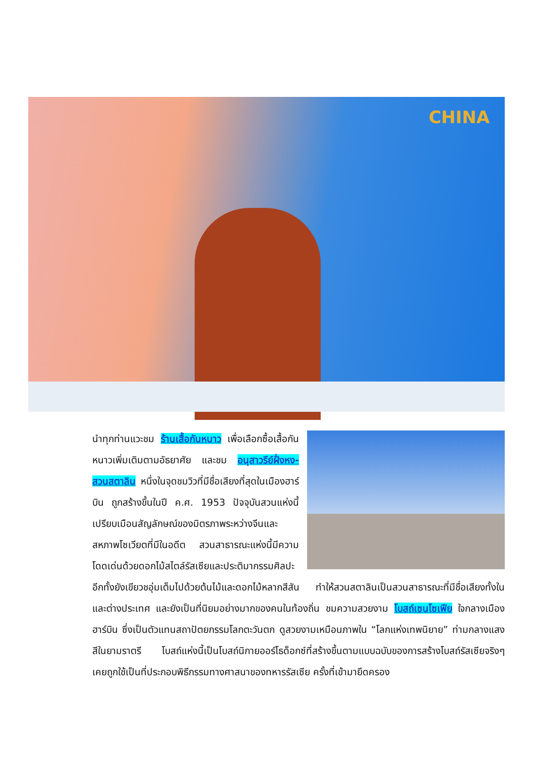CHINA
นำทุกท่านแวะชม ร้านเสื้อกันหนาว เพื่อเลือกซื้อเสื้อกันหนาวเพิ่มเติมตามอัธยาศัย และชม อนุสาวรีย์ฝั่งหง-สวนสตาลิน หนึ่งในจุดชมวิวที่มีชื่อเสียงที่สุดในเมืองฮาร์บิน ถูกสร้างขึ้นในปี ค.ศ. 1953 ปัจจุบันสวนแห่งนี้เปรียบเมือนสัญลักษณ์ของมิตรภาพระหว่างจีนและสหภาพโซเวียตที่มีในอดีต สวนสาธารณะแห่งนี้มีความโดดเด่นด้วยดอกไม้สไตล์รัสเซียและประติมากรรมศิลปะ อีกทั้งยังเขียวชอุ่มเต็มไปด้วยต้นไม้และดอกไม้หลากสีสัน ทำให้สวนสตาลินเป็นสวนสาธารณะที่มีชื่อเสียงทั้งในและต่างประเทศ และยังเป็นที่นิยมอย่างมากของคนในท้องถิ่น ชมความสวยงาม โบสถ์เซนโซเฟีย ใจกลางเมืองฮาร์บิน ซึ่งเป็นตัวแทนสถาปัตยกรรมโลกตะวันตก ดูสวยงามเหมือนภาพใน “โลกแห่งเทพนิยาย” ท่ามกลางแสงสีในยามราตรี โบสถ์แห่งนี้เป็นโบสถ์นิกายออร์โธด็อกซ์ที่สร้างขึ้นตามแบบฉบับของการสร้างโบสถ์รัสเซียจริงๆ เคยถูกใช้เป็นที่ประกอบพิธีกรรมทางศาสนาของทหารรัสเซีย ครั้งที่เข้ามายึดครอง